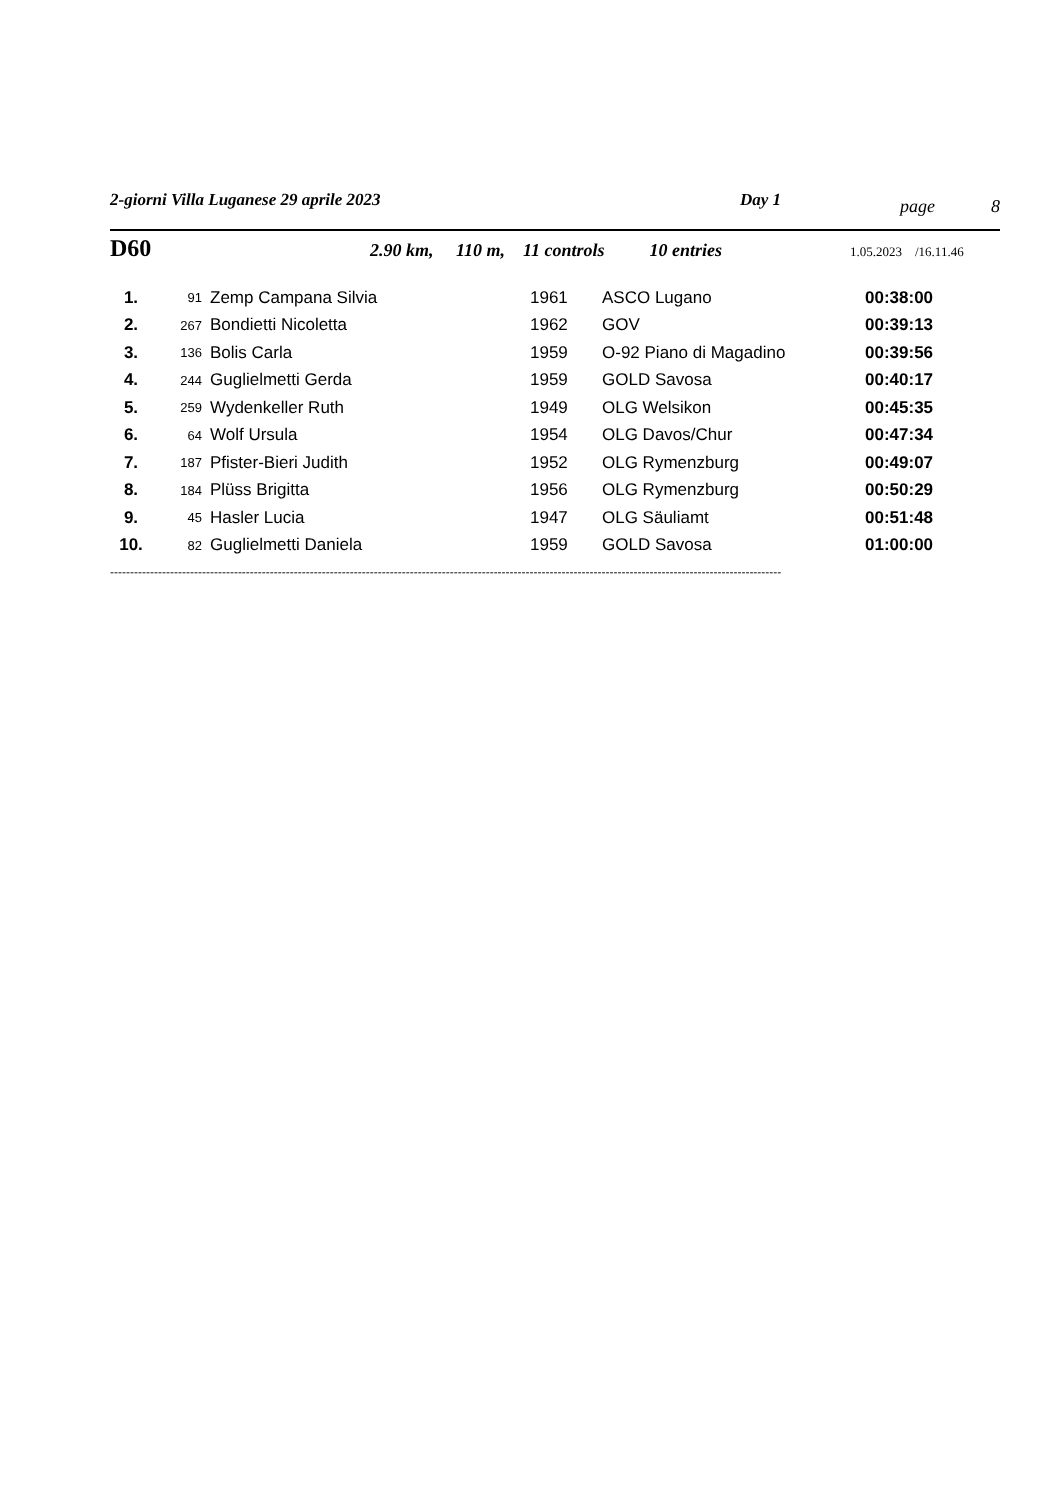2-giorni Villa Luganese 29 aprile 2023 Day 1
page 8
D60
2.90 km, 110 m, 11 controls 10 entries
1.05.2023 /16.11.46
| 1. | 91 | Zemp Campana Silvia | 1961 | ASCO Lugano | 00:38:00 |
| 2. | 267 | Bondietti Nicoletta | 1962 | GOV | 00:39:13 |
| 3. | 136 | Bolis Carla | 1959 | O-92 Piano di Magadino | 00:39:56 |
| 4. | 244 | Guglielmetti Gerda | 1959 | GOLD Savosa | 00:40:17 |
| 5. | 259 | Wydenkeller Ruth | 1949 | OLG Welsikon | 00:45:35 |
| 6. | 64 | Wolf Ursula | 1954 | OLG Davos/Chur | 00:47:34 |
| 7. | 187 | Pfister-Bieri Judith | 1952 | OLG Rymenzburg | 00:49:07 |
| 8. | 184 | Plüss Brigitta | 1956 | OLG Rymenzburg | 00:50:29 |
| 9. | 45 | Hasler Lucia | 1947 | OLG Säuliamt | 00:51:48 |
| 10. | 82 | Guglielmetti Daniela | 1959 | GOLD Savosa | 01:00:00 |
------------------------------------------------------------------------------------------------------------------------------------------------------------------------